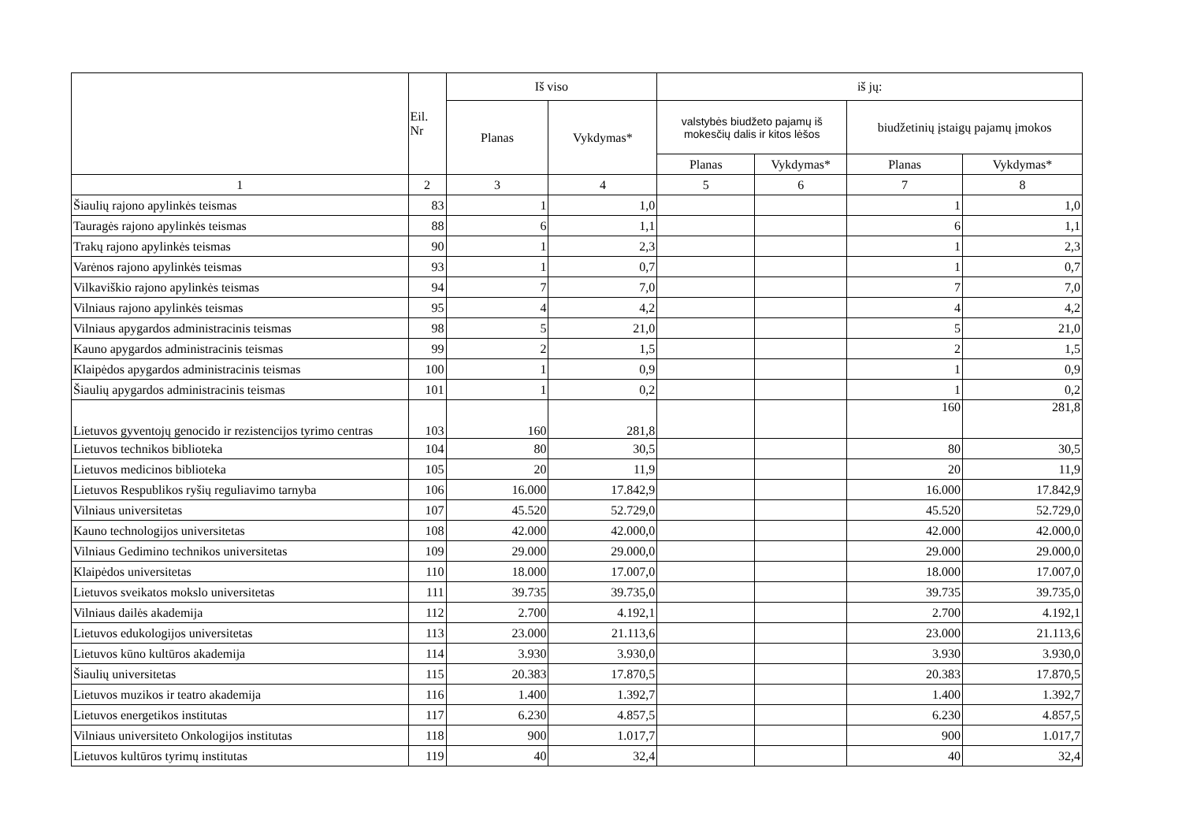| | Eil. Nr | Iš viso | | iš jų: | | | |
| --- | --- | --- | --- | --- | --- | --- | --- |
| | | Planas | Vykdymas* | valstybės biudžeto pajamų iš mokesčių dalis ir kitos lėšos | | biudžetinių įstaigų pajamų įmokos | |
| | | | | Planas | Vykdymas* | Planas | Vykdymas* |
| 1 | 2 | 3 | 4 | 5 | 6 | 7 | 8 |
| Šiaulių rajono apylinkės teismas | 83 | 1 | 1,0 | | | 1 | 1,0 |
| Tauragės rajono apylinkės teismas | 88 | 6 | 1,1 | | | 6 | 1,1 |
| Trakų rajono apylinkės teismas | 90 | 1 | 2,3 | | | 1 | 2,3 |
| Varėnos rajono apylinkės teismas | 93 | 1 | 0,7 | | | 1 | 0,7 |
| Vilkaviškio rajono apylinkės teismas | 94 | 7 | 7,0 | | | 7 | 7,0 |
| Vilniaus rajono apylinkės teismas | 95 | 4 | 4,2 | | | 4 | 4,2 |
| Vilniaus apygardos administracinis teismas | 98 | 5 | 21,0 | | | 5 | 21,0 |
| Kauno apygardos administracinis teismas | 99 | 2 | 1,5 | | | 2 | 1,5 |
| Klaipėdos apygardos administracinis teismas | 100 | 1 | 0,9 | | | 1 | 0,9 |
| Šiaulių apygardos administracinis teismas | 101 | 1 | 0,2 | | | 1 | 0,2 |
| Lietuvos gyventojų genocido ir rezistencijos tyrimo centras | 103 | 160 | 281,8 | | | 160 | 281,8 |
| Lietuvos technikos biblioteka | 104 | 80 | 30,5 | | | 80 | 30,5 |
| Lietuvos medicinos biblioteka | 105 | 20 | 11,9 | | | 20 | 11,9 |
| Lietuvos Respublikos ryšių reguliavimo tarnyba | 106 | 16.000 | 17.842,9 | | | 16.000 | 17.842,9 |
| Vilniaus universitetas | 107 | 45.520 | 52.729,0 | | | 45.520 | 52.729,0 |
| Kauno technologijos universitetas | 108 | 42.000 | 42.000,0 | | | 42.000 | 42.000,0 |
| Vilniaus Gedimino technikos universitetas | 109 | 29.000 | 29.000,0 | | | 29.000 | 29.000,0 |
| Klaipėdos universitetas | 110 | 18.000 | 17.007,0 | | | 18.000 | 17.007,0 |
| Lietuvos sveikatos mokslo universitetas | 111 | 39.735 | 39.735,0 | | | 39.735 | 39.735,0 |
| Vilniaus dailės akademija | 112 | 2.700 | 4.192,1 | | | 2.700 | 4.192,1 |
| Lietuvos edukologijos universitetas | 113 | 23.000 | 21.113,6 | | | 23.000 | 21.113,6 |
| Lietuvos kūno kultūros akademija | 114 | 3.930 | 3.930,0 | | | 3.930 | 3.930,0 |
| Šiaulių universitetas | 115 | 20.383 | 17.870,5 | | | 20.383 | 17.870,5 |
| Lietuvos muzikos ir teatro akademija | 116 | 1.400 | 1.392,7 | | | 1.400 | 1.392,7 |
| Lietuvos energetikos institutas | 117 | 6.230 | 4.857,5 | | | 6.230 | 4.857,5 |
| Vilniaus universiteto Onkologijos institutas | 118 | 900 | 1.017,7 | | | 900 | 1.017,7 |
| Lietuvos kultūros tyrimų institutas | 119 | 40 | 32,4 | | | 40 | 32,4 |